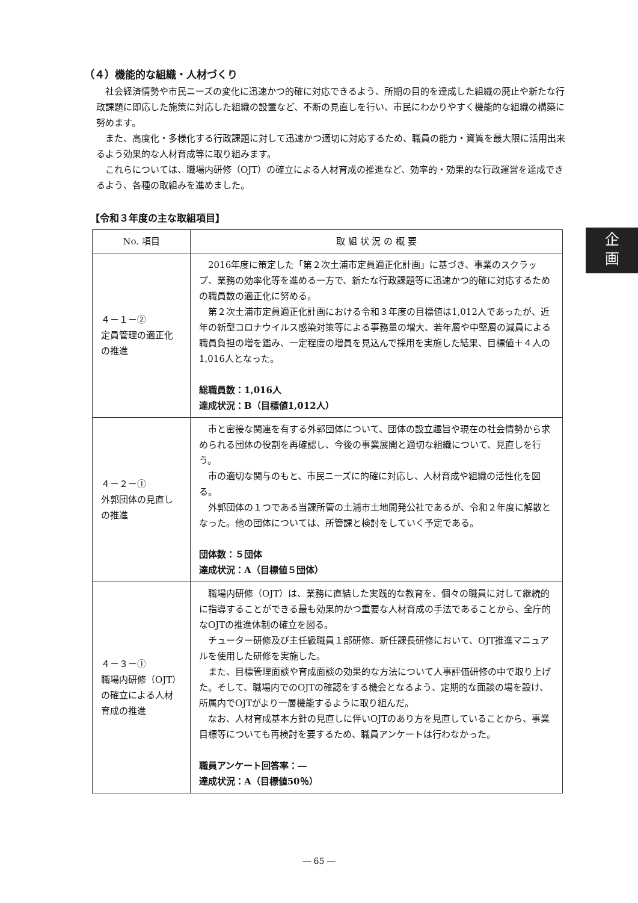企
画
（４）機能的な組織・人材づくり
社会経済情勢や市民ニーズの変化に迅速かつ的確に対応できるよう、所期の目的を達成した組織の廃止や新たな行政課題に即応した施策に対応した組織の設置など、不断の見直しを行い、市民にわかりやすく機能的な組織の構築に努めます。
また、高度化・多様化する行政課題に対して迅速かつ適切に対応するため、職員の能力・資質を最大限に活用出来るよう効果的な人材育成等に取り組みます。
これらについては、職場内研修（OJT）の確立による人材育成の推進など、効率的・効果的な行政運営を達成できるよう、各種の取組みを進めました。
【令和３年度の主な取組項目】
| No. 項目 | 取 組 状 況 の 概 要 |
| --- | --- |
| ４－１－② 定員管理の適正化の推進 | 2016年度に策定した「第２次土浦市定員適正化計画」に基づき、事業のスクラップ、業務の効率化等を進める一方で、新たな行政課題等に迅速かつ的確に対応するための職員数の適正化に努める。 第２次土浦市定員適正化計画における令和３年度の目標値は1,012人であったが、近年の新型コロナウイルス感染対策等による事務量の増大、若年層や中堅層の減員による職員負担の増を鑑み、一定程度の増員を見込んで採用を実施した結果、目標値＋４人の1,016人となった。 総職員数：1,016人 達成状況：B（目標値1,012人） |
| ４－２－① 外郭団体の見直しの推進 | 市と密接な関連を有する外郭団体について、団体の設立趣旨や現在の社会情勢から求められる団体の役割を再確認し、今後の事業展開と適切な組織について、見直しを行う。 市の適切な関与のもと、市民ニーズに的確に対応し、人材育成や組織の活性化を図る。 外郭団体の１つである当課所管の土浦市土地開発公社であるが、令和２年度に解散となった。他の団体については、所管課と検討をしていく予定である。 団体数：５団体 達成状況：A（目標値５団体） |
| ４－３－① 職場内研修（OJT）の確立による人材育成の推進 | 職場内研修（OJT）は、業務に直結した実践的な教育を、個々の職員に対して継続的に指導することができる最も効果的かつ重要な人材育成の手法であることから、全庁的なOJTの推進体制の確立を図る。 チューター研修及び主任級職員１部研修、新任課長研修において、OJT推進マニュアルを使用した研修を実施した。 また、目標管理面談や育成面談の効果的な方法について人事評価研修の中で取り上げた。そして、職場内でのOJTの確認をする機会となるよう、定期的な面談の場を設け、所属内でOJTがより一層機能するように取り組んだ。 なお、人材育成基本方針の見直しに伴いOJTのあり方を見直していることから、事業目標等についても再検討を要するため、職員アンケートは行わなかった。 職員アンケート回答率：― 達成状況：A（目標値50％） |
― 65 ―